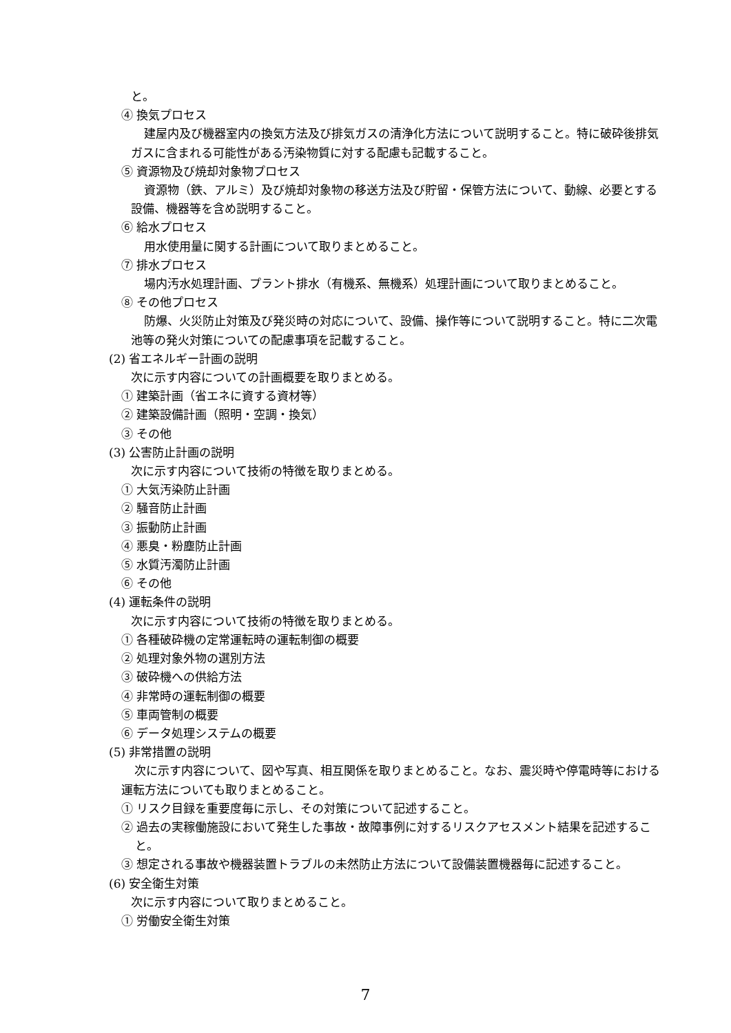と。
④ 換気プロセス
建屋内及び機器室内の換気方法及び排気ガスの清浄化方法について説明すること。特に破砕後排気ガスに含まれる可能性がある汚染物質に対する配慮も記載すること。
⑤ 資源物及び焼却対象物プロセス
資源物（鉄、アルミ）及び焼却対象物の移送方法及び貯留・保管方法について、動線、必要とする設備、機器等を含め説明すること。
⑥ 給水プロセス
用水使用量に関する計画について取りまとめること。
⑦ 排水プロセス
場内汚水処理計画、プラント排水（有機系、無機系）処理計画について取りまとめること。
⑧ その他プロセス
防爆、火災防止対策及び発災時の対応について、設備、操作等について説明すること。特に二次電池等の発火対策についての配慮事項を記載すること。
(2) 省エネルギー計画の説明
次に示す内容についての計画概要を取りまとめる。
① 建築計画（省エネに資する資材等）
② 建築設備計画（照明・空調・換気）
③ その他
(3) 公害防止計画の説明
次に示す内容について技術の特徴を取りまとめる。
① 大気汚染防止計画
② 騒音防止計画
③ 振動防止計画
④ 悪臭・粉塵防止計画
⑤ 水質汚濁防止計画
⑥ その他
(4) 運転条件の説明
次に示す内容について技術の特徴を取りまとめる。
① 各種破砕機の定常運転時の運転制御の概要
② 処理対象外物の選別方法
③ 破砕機への供給方法
④ 非常時の運転制御の概要
⑤ 車両管制の概要
⑥ データ処理システムの概要
(5) 非常措置の説明
次に示す内容について、図や写真、相互関係を取りまとめること。なお、震災時や停電時等における運転方法についても取りまとめること。
① リスク目録を重要度毎に示し、その対策について記述すること。
② 過去の実稼働施設において発生した事故・故障事例に対するリスクアセスメント結果を記述すること。
③ 想定される事故や機器装置トラブルの未然防止方法について設備装置機器毎に記述すること。
(6) 安全衛生対策
次に示す内容について取りまとめること。
① 労働安全衛生対策
7